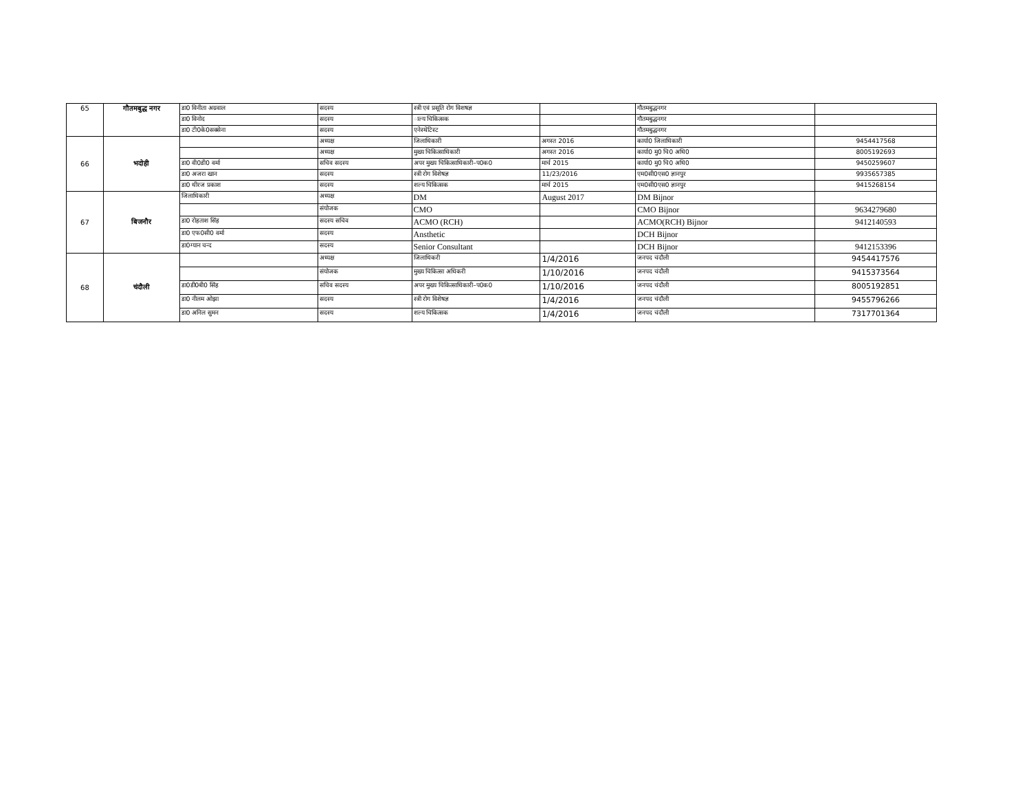| 65 | गौतमबुद्ध नगर | डा0 विनीता अग्रवाल | सदस्य | स्त्री एवं प्रसूति रोग विशषज्ञ | | गौतमबुद्धनगर | |
| | | डा0 विनोद | सदस्य | ाल्य चिकित्सक | | गौतमबुद्धनगर | |
| | | डा0 टी0के0सक्सेना | सदस्य | एनेस्थेटिस्ट | | गौतमबुद्धनगर | |
| 66 | भदोही | | अध्यक्ष | जिलाधिकारी | अगस्त 2016 | कार्या0 जिलाधिकारी | 9454417568 |
| | | | अध्यक्ष | मुख्य चिकित्साधिकारी | अगस्त 2016 | कार्या0 मु0 चि0 अधि0 | 8005192693 |
| | | डा0 वी0डी0 वर्मा | सचिव सदस्य | अपर मुख्य चिकित्साधिकारी–प0क0 | मार्च 2015 | कार्या0 मु0 चि0 अधि0 | 9450259607 |
| | | डा0 अजरा खान | सदस्य | स्त्री रोग विशेषज्ञ | 11/23/2016 | एम0सी0एस0 ज्ञानपुर | 9935657385 |
| | | डा0 धीरज प्रकाश | सदस्य | शल्य चिकित्सक | मार्च 2015 | एम0सी0एस0 ज्ञानपुर | 9415268154 |
| 67 | बिजनौर | जिलाधिकारी | अध्यक्ष | DM | August 2017 | DM Bijnor | |
| | | | संयोजक | CMO | | CMO Bijnor | 9634279680 |
| | | डा0 रोहताश सिंह | सदस्य सचिव | ACMO (RCH) | | ACMO(RCH) Bijnor | 9412140593 |
| | | डा0 एफ0सी0 वर्मा | सदस्य | Ansthetic | | DCH Bijnor | |
| | | डा0ग्यान चन्द | सदस्य | Senior Consultant | | DCH Bijnor | 9412153396 |
| 68 | चंदौली | | अध्यक्ष | जिलाधिकरी | 1/4/2016 | जनपद चंदौली | 9454417576 |
| | | | संयोजक | मुख्य चिकित्सा अधिकरी | 1/10/2016 | जनपद चंदौली | 9415373564 |
| | | डा0डी0बी0 सिंह | सचिव सदस्य | अपर मुख्य चिकित्साधिकारी–प0क0 | 1/10/2016 | जनपद चंदौली | 8005192851 |
| | | डा0 नीलम ओझा | सदस्य | स्त्री रोग विशेषज्ञ | 1/4/2016 | जनपद चंदौली | 9455796266 |
| | | डा0 अनिल सुमन | सदस्य | शल्य चिकित्सक | 1/4/2016 | जनपद चंदौली | 7317701364 |